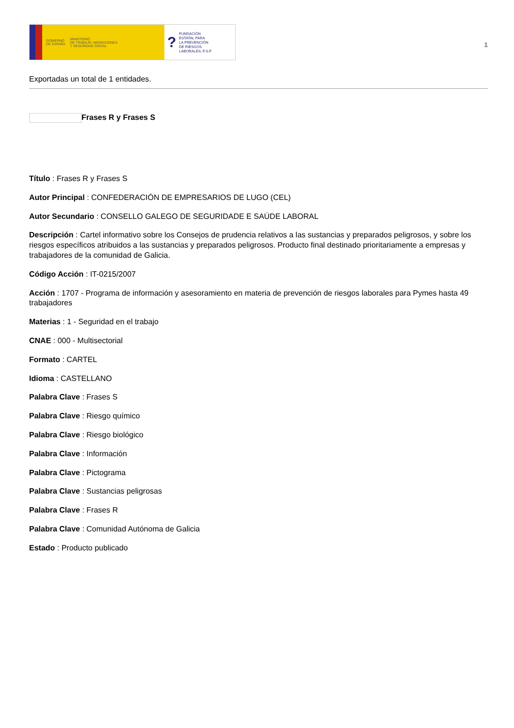GOBIERNO
DE ESPAÑA MINISTERIO
DE TRABAJO, MIGRACIONES
Y SEGURIDAD SOCIAL
? FUNDACIÓN
ESTATAL PARA
LA PREVENCIÓN
DE RIESGOS
LABORALES, F.S.P.
1
Exportadas un total de 1 entidades.
Frases R y Frases S
Título : Frases R y Frases S
Autor Principal : CONFEDERACIÓN DE EMPRESARIOS DE LUGO (CEL)
Autor Secundario : CONSELLO GALEGO DE SEGURIDADE E SAÚDE LABORAL
Descripción : Cartel informativo sobre los Consejos de prudencia relativos a las sustancias y preparados peligrosos, y sobre los riesgos específicos atribuidos a las sustancias y preparados peligrosos. Producto final destinado prioritariamente a empresas y trabajadores de la comunidad de Galicia.
Código Acción : IT-0215/2007
Acción : 1707 - Programa de información y asesoramiento en materia de prevención de riesgos laborales para Pymes hasta 49 trabajadores
Materias : 1 - Seguridad en el trabajo
CNAE : 000 - Multisectorial
Formato : CARTEL
Idioma : CASTELLANO
Palabra Clave : Frases S
Palabra Clave : Riesgo químico
Palabra Clave : Riesgo biológico
Palabra Clave : Información
Palabra Clave : Pictograma
Palabra Clave : Sustancias peligrosas
Palabra Clave : Frases R
Palabra Clave : Comunidad Autónoma de Galicia
Estado : Producto publicado